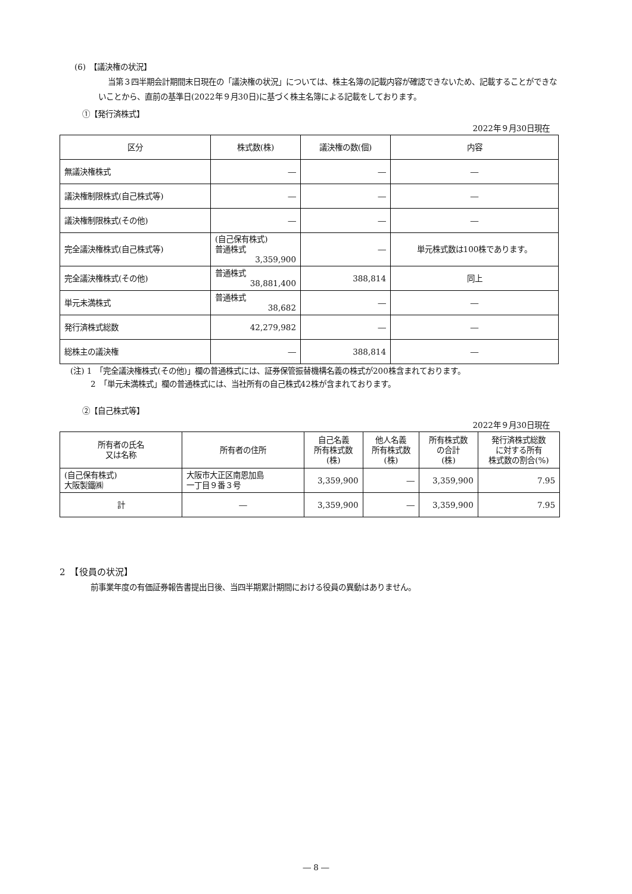(6)　【議決権の状況】
当第３四半期会計期間末日現在の「議決権の状況」については、株主名簿の記載内容が確認できないため、記載することができないことから、直前の基準日(2022年９月30日)に基づく株主名簿による記載をしております。
①【発行済株式】
2022年９月30日現在
| 区分 | 株式数(株) | 議決権の数(個) | 内容 |
| --- | --- | --- | --- |
| 無議決権株式 | ― | ― | ― |
| 議決権制限株式(自己株式等) | ― | ― | ― |
| 議決権制限株式(その他) | ― | ― | ― |
| 完全議決権株式(自己株式等) | (自己保有株式) 普通株式 3,359,900 | ― | 単元株式数は100株であります。 |
| 完全議決権株式(その他) | 普通株式 38,881,400 | 388,814 | 同上 |
| 単元未満株式 | 普通株式 38,682 | ― | ― |
| 発行済株式総数 | 42,279,982 | ― | ― |
| 総株主の議決権 | ― | 388,814 | ― |
(注) 1　「完全議決権株式(その他)」欄の普通株式には、証券保管振替機構名義の株式が200株含まれております。
2　「単元未満株式」欄の普通株式には、当社所有の自己株式42株が含まれております。
②【自己株式等】
2022年９月30日現在
| 所有者の氏名 又は名称 | 所有者の住所 | 自己名義 所有株式数 (株) | 他人名義 所有株式数 (株) | 所有株式数 の合計 (株) | 発行済株式総数 に対する所有 株式数の割合(%) |
| --- | --- | --- | --- | --- | --- |
| (自己保有株式) 大阪製鐵㈱ | 大阪市大正区南恩加島 一丁目９番３号 | 3,359,900 | ― | 3,359,900 | 7.95 |
| 計 | ― | 3,359,900 | ― | 3,359,900 | 7.95 |
2　【役員の状況】
前事業年度の有価証券報告書提出日後、当四半期累計期間における役員の異動はありません。
― 8 ―